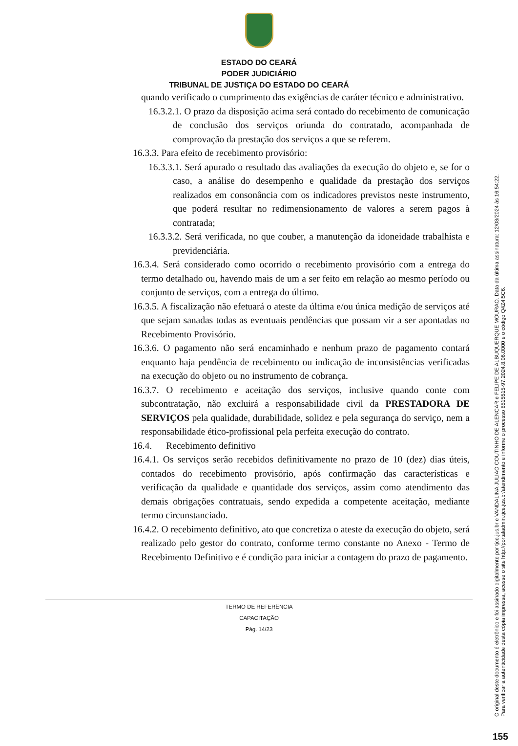ESTADO DO CEARÁ
PODER JUDICIÁRIO
TRIBUNAL DE JUSTIÇA DO ESTADO DO CEARÁ
quando verificado o cumprimento das exigências de caráter técnico e administrativo.
16.3.2.1. O prazo da disposição acima será contado do recebimento de comunicação de conclusão dos serviços oriunda do contratado, acompanhada de comprovação da prestação dos serviços a que se referem.
16.3.3. Para efeito de recebimento provisório:
16.3.3.1. Será apurado o resultado das avaliações da execução do objeto e, se for o caso, a análise do desempenho e qualidade da prestação dos serviços realizados em consonância com os indicadores previstos neste instrumento, que poderá resultar no redimensionamento de valores a serem pagos à contratada;
16.3.3.2. Será verificada, no que couber, a manutenção da idoneidade trabalhista e previdenciária.
16.3.4. Será considerado como ocorrido o recebimento provisório com a entrega do termo detalhado ou, havendo mais de um a ser feito em relação ao mesmo período ou conjunto de serviços, com a entrega do último.
16.3.5. A fiscalização não efetuará o ateste da última e/ou única medição de serviços até que sejam sanadas todas as eventuais pendências que possam vir a ser apontadas no Recebimento Provisório.
16.3.6. O pagamento não será encaminhado e nenhum prazo de pagamento contará enquanto haja pendência de recebimento ou indicação de inconsistências verificadas na execução do objeto ou no instrumento de cobrança.
16.3.7. O recebimento e aceitação dos serviços, inclusive quando conte com subcontratação, não excluirá a responsabilidade civil da PRESTADORA DE SERVIÇOS pela qualidade, durabilidade, solidez e pela segurança do serviço, nem a responsabilidade ético-profissional pela perfeita execução do contrato.
16.4. Recebimento definitivo
16.4.1. Os serviços serão recebidos definitivamente no prazo de 10 (dez) dias úteis, contados do recebimento provisório, após confirmação das características e verificação da qualidade e quantidade dos serviços, assim como atendimento das demais obrigações contratuais, sendo expedida a competente aceitação, mediante termo circunstanciado.
16.4.2. O recebimento definitivo, ato que concretiza o ateste da execução do objeto, será realizado pelo gestor do contrato, conforme termo constante no Anexo - Termo de Recebimento Definitivo e é condição para iniciar a contagem do prazo de pagamento.
TERMO DE REFERÊNCIA
CAPACITAÇÃO
Pág. 14/23
O original deste documento é eletrônico e foi assinado digitalmente por tjce.jus.br e VANDALINA JULIAO COUTINHO DE ALENCAR e FELIPE DE ALBUQUERQUE MOURAO. Data da última assinatura: 12/08/2024 às 16:54:22.
Para verificar a autenticidade desta cópia impressa, acesse o site http://portaladmin.tjce.jus.br/atendimento e informe o processo 8515515-97.2024.8.06.0000 e o código Q4Z4I5C6.
155